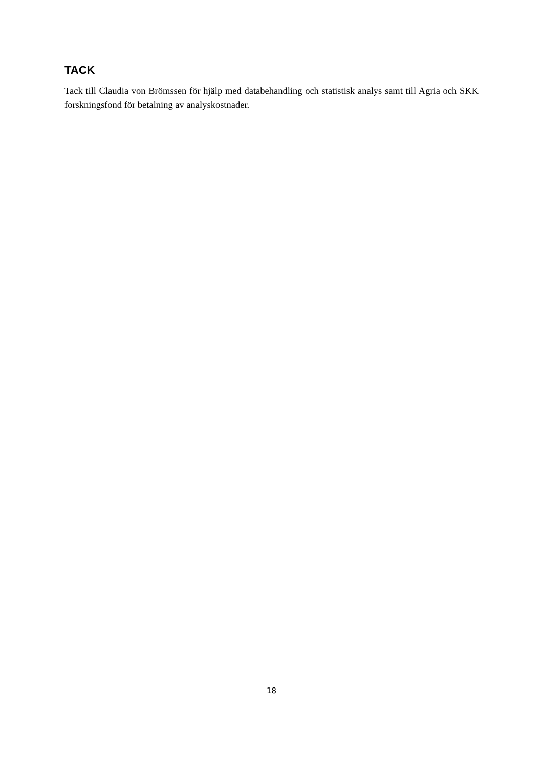TACK
Tack till Claudia von Brömssen för hjälp med databehandling och statistisk analys samt till Agria och SKK forskningsfond för betalning av analyskostnader.
18